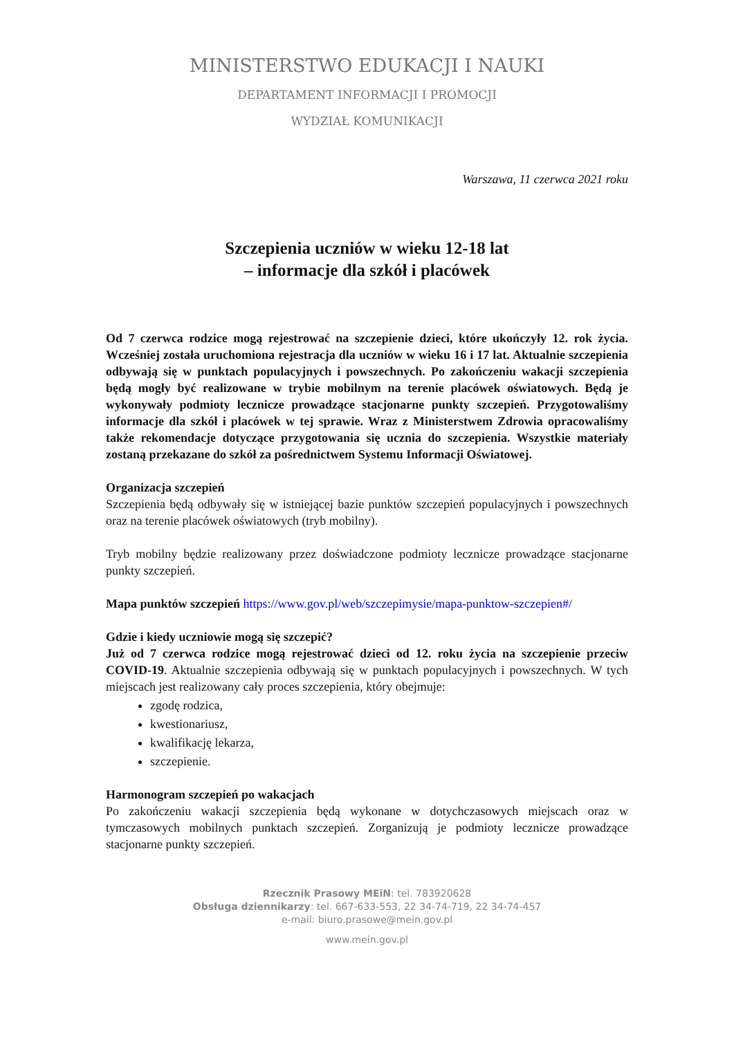MINISTERSTWO EDUKACJI I NAUKI
DEPARTAMENT INFORMACJI I PROMOCJI
WYDZIAŁ KOMUNIKACJI
Warszawa, 11 czerwca 2021 roku
Szczepienia uczniów w wieku 12-18 lat
– informacje dla szkół i placówek
Od 7 czerwca rodzice mogą rejestrować na szczepienie dzieci, które ukończyły 12. rok życia. Wcześniej została uruchomiona rejestracja dla uczniów w wieku 16 i 17 lat. Aktualnie szczepienia odbywają się w punktach populacyjnych i powszechnych. Po zakończeniu wakacji szczepienia będą mogły być realizowane w trybie mobilnym na terenie placówek oświatowych. Będą je wykonywały podmioty lecznicze prowadzące stacjonarne punkty szczepień. Przygotowaliśmy informacje dla szkół i placówek w tej sprawie. Wraz z Ministerstwem Zdrowia opracowaliśmy także rekomendacje dotyczące przygotowania się ucznia do szczepienia. Wszystkie materiały zostaną przekazane do szkół za pośrednictwem Systemu Informacji Oświatowej.
Organizacja szczepień
Szczepienia będą odbywały się w istniejącej bazie punktów szczepień populacyjnych i powszechnych oraz na terenie placówek oświatowych (tryb mobilny).
Tryb mobilny będzie realizowany przez doświadczone podmioty lecznicze prowadzące stacjonarne punkty szczepień.
Mapa punktów szczepień https://www.gov.pl/web/szczepimysie/mapa-punktow-szczepien#/
Gdzie i kiedy uczniowie mogą się szczepić?
Już od 7 czerwca rodzice mogą rejestrować dzieci od 12. roku życia na szczepienie przeciw COVID-19. Aktualnie szczepienia odbywają się w punktach populacyjnych i powszechnych. W tych miejscach jest realizowany cały proces szczepienia, który obejmuje:
zgodę rodzica,
kwestionariusz,
kwalifikację lekarza,
szczepienie.
Harmonogram szczepień po wakacjach
Po zakończeniu wakacji szczepienia będą wykonane w dotychczasowych miejscach oraz w tymczasowych mobilnych punktach szczepień. Zorganizują je podmioty lecznicze prowadzące stacjonarne punkty szczepień.
Rzecznik Prasowy MEiN: tel. 783920628
Obsługa dziennikarzy: tel. 667-633-553, 22 34-74-719, 22 34-74-457
e-mail: biuro.prasowe@mein.gov.pl
www.mein.gov.pl